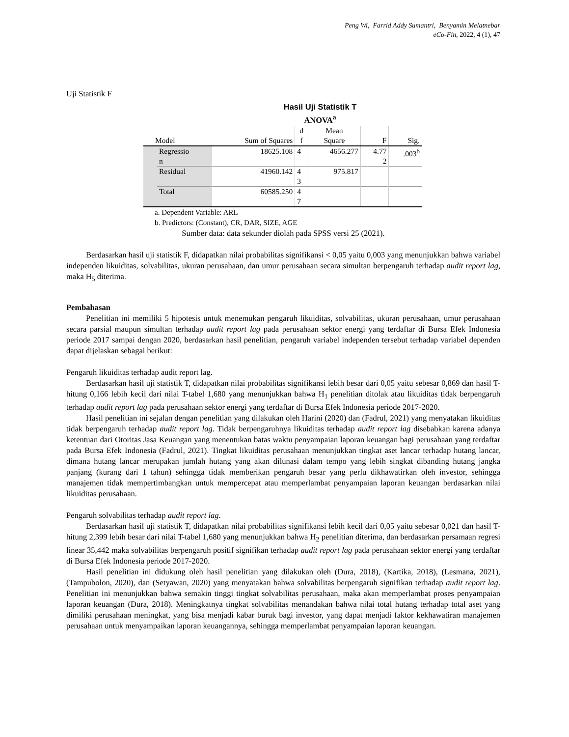Peng Wi, Farrid Addy Sumantri, Benyamin Melatnebar
eCo-Fin, 2022, 4 (1), 47
Uji Statistik F
Hasil Uji Statistik T
ANOVA<sup>a</sup>
| Model | | Sum of Squares | d f | Mean Square | F | Sig. |
| --- | --- | --- | --- | --- | --- | --- |
| | Regressio n | 18625.108 | 4 | 4656.277 | 4.77 2 | .003<sup>b</sup> |
| | Residual | 41960.142 | 4 3 | 975.817 | | |
| | Total | 60585.250 | 4 7 | | | |
a. Dependent Variable: ARL
b. Predictors: (Constant), CR, DAR, SIZE, AGE
Sumber data: data sekunder diolah pada SPSS versi 25 (2021).
Berdasarkan hasil uji statistik F, didapatkan nilai probabilitas signifikansi < 0,05 yaitu 0,003 yang menunjukkan bahwa variabel independen likuiditas, solvabilitas, ukuran perusahaan, dan umur perusahaan secara simultan berpengaruh terhadap audit report lag, maka H<sub>5</sub> diterima.
Pembahasan
Penelitian ini memiliki 5 hipotesis untuk menemukan pengaruh likuiditas, solvabilitas, ukuran perusahaan, umur perusahaan secara parsial maupun simultan terhadap audit report lag pada perusahaan sektor energi yang terdaftar di Bursa Efek Indonesia periode 2017 sampai dengan 2020, berdasarkan hasil penelitian, pengaruh variabel independen tersebut terhadap variabel dependen dapat dijelaskan sebagai berikut:
Pengaruh likuiditas terhadap audit report lag.
Berdasarkan hasil uji statistik T, didapatkan nilai probabilitas signifikansi lebih besar dari 0,05 yaitu sebesar 0,869 dan hasil T-hitung 0,166 lebih kecil dari nilai T-tabel 1,680 yang menunjukkan bahwa H<sub>1</sub> penelitian ditolak atau likuiditas tidak berpengaruh terhadap audit report lag pada perusahaan sektor energi yang terdaftar di Bursa Efek Indonesia periode 2017-2020.
Hasil penelitian ini sejalan dengan penelitian yang dilakukan oleh Harini (2020) dan (Fadrul, 2021) yang menyatakan likuiditas tidak berpengaruh terhadap audit report lag. Tidak berpengaruhnya likuiditas terhadap audit report lag disebabkan karena adanya ketentuan dari Otoritas Jasa Keuangan yang menentukan batas waktu penyampaian laporan keuangan bagi perusahaan yang terdaftar pada Bursa Efek Indonesia (Fadrul, 2021). Tingkat likuiditas perusahaan menunjukkan tingkat aset lancar terhadap hutang lancar, dimana hutang lancar merupakan jumlah hutang yang akan dilunasi dalam tempo yang lebih singkat dibanding hutang jangka panjang (kurang dari 1 tahun) sehingga tidak memberikan pengaruh besar yang perlu dikhawatirkan oleh investor, sehingga manajemen tidak mempertimbangkan untuk mempercepat atau memperlambat penyampaian laporan keuangan berdasarkan nilai likuiditas perusahaan.
Pengaruh solvabilitas terhadap audit report lag.
Berdasarkan hasil uji statistik T, didapatkan nilai probabilitas signifikansi lebih kecil dari 0,05 yaitu sebesar 0,021 dan hasil T-hitung 2,399 lebih besar dari nilai T-tabel 1,680 yang menunjukkan bahwa H<sub>2</sub> penelitian diterima, dan berdasarkan persamaan regresi linear 35,442 maka solvabilitas berpengaruh positif signifikan terhadap audit report lag pada perusahaan sektor energi yang terdaftar di Bursa Efek Indonesia periode 2017-2020.
Hasil penelitian ini didukung oleh hasil penelitian yang dilakukan oleh (Dura, 2018), (Kartika, 2018), (Lesmana, 2021), (Tampubolon, 2020), dan (Setyawan, 2020) yang menyatakan bahwa solvabilitas berpengaruh signifikan terhadap audit report lag. Penelitian ini menunjukkan bahwa semakin tinggi tingkat solvabilitas perusahaan, maka akan memperlambat proses penyampaian laporan keuangan (Dura, 2018). Meningkatnya tingkat solvabilitas menandakan bahwa nilai total hutang terhadap total aset yang dimiliki perusahaan meningkat, yang bisa menjadi kabar buruk bagi investor, yang dapat menjadi faktor kekhawatiran manajemen perusahaan untuk menyampaikan laporan keuangannya, sehingga memperlambat penyampaian laporan keuangan.